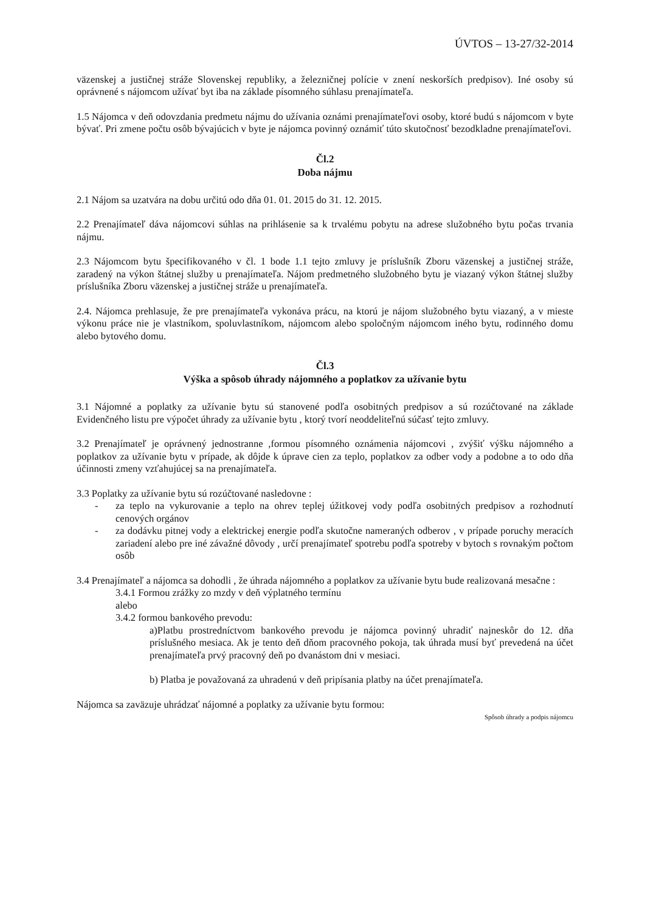ÚVTOS – 13-27/32-2014
väzenskej a justičnej stráže Slovenskej republiky, a železničnej polície v znení neskorších predpisov). Iné osoby sú oprávnené s nájomcom užívať byt iba na základe písomného súhlasu prenajímateľa.
1.5 Nájomca v deň odovzdania predmetu nájmu do užívania oznámi prenajímateľovi osoby, ktoré budú s nájomcom v byte bývať. Pri zmene počtu osôb bývajúcich v byte je nájomca povinný oznámiť túto skutočnosť bezodkladne prenajímateľovi.
Čl.2
Doba nájmu
2.1 Nájom sa uzatvára na dobu určitú odo dňa 01. 01. 2015 do 31. 12. 2015.
2.2 Prenajímateľ dáva nájomcovi súhlas na prihlásenie sa k trvalému pobytu na adrese služobného bytu počas trvania nájmu.
2.3 Nájomcom bytu špecifikovaného v čl. 1 bode 1.1 tejto zmluvy je príslušník Zboru väzenskej a justičnej stráže, zaradený na výkon štátnej služby u prenajímateľa. Nájom predmetného služobného bytu je viazaný výkon štátnej služby príslušníka Zboru väzenskej a justičnej stráže u prenajímateľa.
2.4. Nájomca prehlasuje, že pre prenajímateľa vykonáva prácu, na ktorú je nájom služobného bytu viazaný, a v mieste výkonu práce nie je vlastníkom, spoluvlastníkom, nájomcom alebo spoločným nájomcom iného bytu, rodinného domu alebo bytového domu.
Čl.3
Výška a spôsob úhrady nájomného a poplatkov za užívanie bytu
3.1 Nájomné a poplatky za užívanie bytu sú stanovené podľa osobitných predpisov a sú rozúčtované na základe Evidenčného listu pre výpočet úhrady za užívanie bytu , ktorý tvorí neoddeliteľnú súčasť tejto zmluvy.
3.2 Prenajímateľ je oprávnený jednostranne ,formou písomného oznámenia nájomcovi , zvýšiť výšku nájomného a poplatkov za užívanie bytu v prípade, ak dôjde k úprave cien za teplo, poplatkov za odber vody a podobne a to odo dňa účinnosti zmeny vzťahujúcej sa na prenajímateľa.
3.3 Poplatky za užívanie bytu sú rozúčtované nasledovne :
- za teplo na vykurovanie a teplo na ohrev teplej úžitkovej vody podľa osobitných predpisov a rozhodnutí cenových orgánov
- za dodávku pitnej vody a elektrickej energie podľa skutočne nameraných odberov , v prípade poruchy meracích zariadení alebo pre iné závažné dôvody , určí prenajímateľ spotrebu podľa spotreby v bytoch s rovnakým počtom osôb
3.4 Prenajímateľ a nájomca sa dohodli , že úhrada nájomného a poplatkov za užívanie bytu bude realizovaná mesačne :
3.4.1 Formou zrážky zo mzdy v deň výplatného termínu
alebo
3.4.2 formou bankového prevodu:
a)Platbu prostredníctvom bankového prevodu je nájomca povinný uhradiť najneskôr do 12. dňa príslušného mesiaca. Ak je tento deň dňom pracovného pokoja, tak úhrada musí byť prevedená na účet prenajímateľa prvý pracovný deň po dvanástom dni v mesiaci.
b) Platba je považovaná za uhradenú v deň pripísania platby na účet prenajímateľa.
Nájomca sa zaväzuje uhrádzať nájomné a poplatky za užívanie bytu formou:
Spôsob úhrady a podpis nájomcu